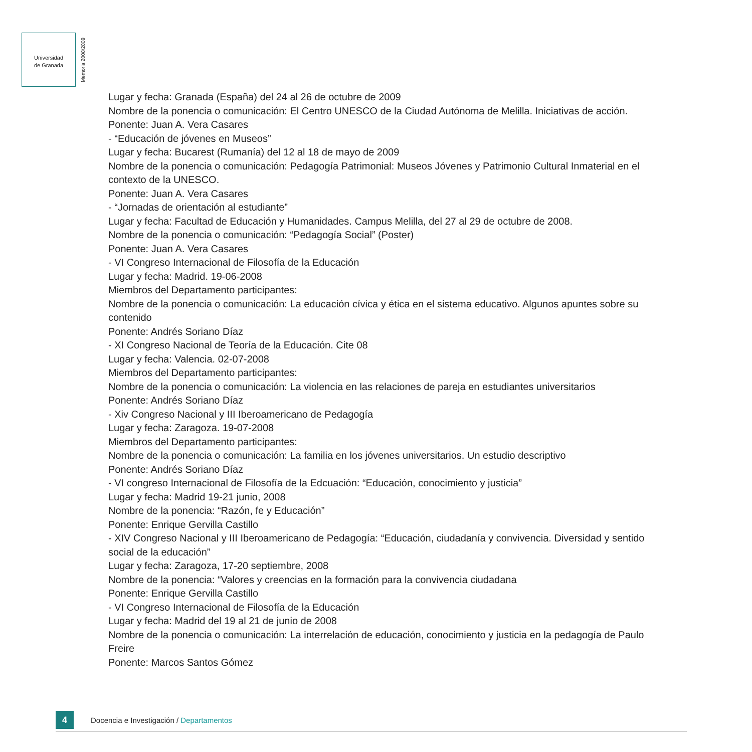Universidad
de Granada
Memoria 2008/2009
Lugar y fecha: Granada (España) del 24 al 26 de octubre de 2009
Nombre de la ponencia o comunicación: El Centro UNESCO de la Ciudad Autónoma de Melilla. Iniciativas de acción.
Ponente: Juan A. Vera Casares
- “Educación de jóvenes en Museos”
Lugar y fecha: Bucarest (Rumanía) del 12 al 18 de mayo de 2009
Nombre de la ponencia o comunicación: Pedagogía Patrimonial: Museos Jóvenes y Patrimonio Cultural Inmaterial en el contexto de la UNESCO.
Ponente: Juan A. Vera Casares
- “Jornadas de orientación al estudiante”
Lugar y fecha: Facultad de Educación y Humanidades. Campus Melilla, del 27 al 29 de octubre de 2008.
Nombre de la ponencia o comunicación: “Pedagogía Social” (Poster)
Ponente: Juan A. Vera Casares
- VI Congreso Internacional de Filosofía de la Educación
Lugar y fecha: Madrid. 19-06-2008
Miembros del Departamento participantes:
Nombre de la ponencia o comunicación: La educación cívica y ética en el sistema educativo. Algunos apuntes sobre su contenido
Ponente: Andrés Soriano Díaz
- XI Congreso Nacional de Teoría de la Educación. Cite 08
Lugar y fecha: Valencia. 02-07-2008
Miembros del Departamento participantes:
Nombre de la ponencia o comunicación: La violencia en las relaciones de pareja en estudiantes universitarios
Ponente: Andrés Soriano Díaz
- Xiv Congreso Nacional y III Iberoamericano de Pedagogía
Lugar y fecha: Zaragoza. 19-07-2008
Miembros del Departamento participantes:
Nombre de la ponencia o comunicación: La familia en los jóvenes universitarios. Un estudio descriptivo
Ponente: Andrés Soriano Díaz
- VI congreso Internacional de Filosofía de la Edcuación: “Educación, conocimiento y justicia”
Lugar y fecha: Madrid 19-21 junio, 2008
Nombre de la ponencia: “Razón, fe y Educación”
Ponente: Enrique Gervilla Castillo
- XIV Congreso Nacional y III Iberoamericano de Pedagogía: “Educación, ciudadanía y convivencia. Diversidad y sentido social de la educación”
Lugar y fecha: Zaragoza, 17-20 septiembre, 2008
Nombre de la ponencia: “Valores y creencias en la formación para la convivencia ciudadana
Ponente: Enrique Gervilla Castillo
- VI Congreso Internacional de Filosofía de la Educación
Lugar y fecha: Madrid del 19 al 21 de junio de 2008
Nombre de la ponencia o comunicación: La interrelación de educación, conocimiento y justicia en la pedagogía de Paulo Freire
Ponente: Marcos Santos Gómez
4
Docencia e Investigación / Departamentos